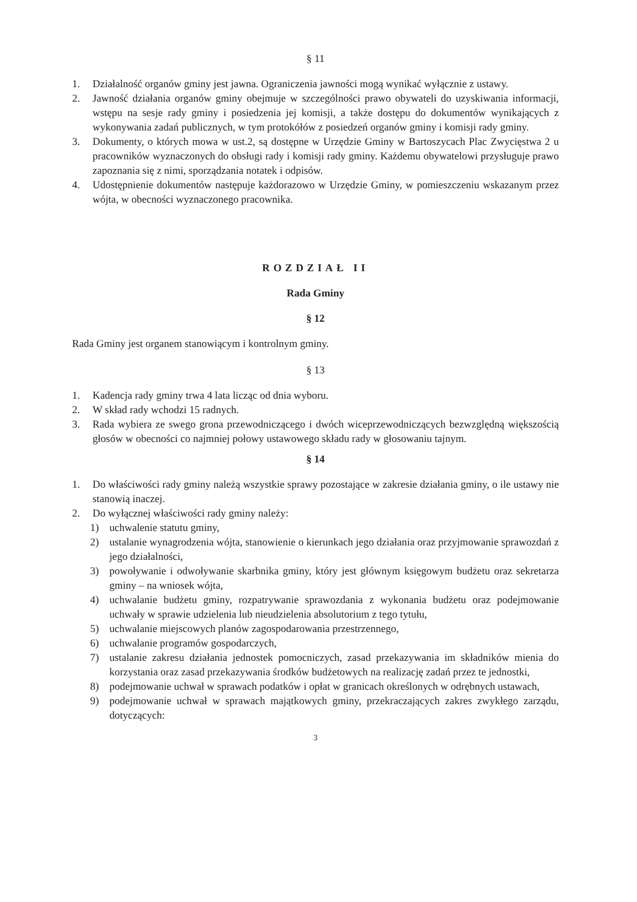§ 11
1. Działalność organów gminy jest jawna. Ograniczenia jawności mogą wynikać wyłącznie z ustawy.
2. Jawność działania organów gminy obejmuje w szczególności prawo obywateli do uzyskiwania informacji, wstępu na sesje rady gminy i posiedzenia jej komisji, a także dostępu do dokumentów wynikających z wykonywania zadań publicznych, w tym protokółów z posiedzeń organów gminy i komisji rady gminy.
3. Dokumenty, o których mowa w ust.2, są dostępne w Urzędzie Gminy w Bartoszycach Plac Zwycięstwa 2 u pracowników wyznaczonych do obsługi rady i komisji rady gminy. Każdemu obywatelowi przysługuje prawo zapoznania się z nimi, sporządzania notatek i odpisów.
4. Udostępnienie dokumentów następuje każdorazowo w Urzędzie Gminy, w pomieszczeniu wskazanym przez wójta, w obecności wyznaczonego pracownika.
ROZDZIAŁ II
Rada Gminy
§ 12
Rada Gminy jest organem stanowiącym i kontrolnym gminy.
§ 13
1. Kadencja rady gminy trwa 4 lata licząc od dnia wyboru.
2. W skład rady wchodzi 15 radnych.
3. Rada wybiera ze swego grona przewodniczącego i dwóch wiceprzewodniczących bezwzględną większością głosów w obecności co najmniej połowy ustawowego składu rady w głosowaniu tajnym.
§ 14
1. Do właściwości rady gminy należą wszystkie sprawy pozostające w zakresie działania gminy, o ile ustawy nie stanowią inaczej.
2. Do wyłącznej właściwości rady gminy należy:
1) uchwalenie statutu gminy,
2) ustalanie wynagrodzenia wójta, stanowienie o kierunkach jego działania oraz przyjmowanie sprawozdań z jego działalności,
3) powoływanie i odwoływanie skarbnika gminy, który jest głównym księgowym budżetu oraz sekretarza gminy – na wniosek wójta,
4) uchwalanie budżetu gminy, rozpatrywanie sprawozdania z wykonania budżetu oraz podejmowanie uchwały w sprawie udzielenia lub nieudzielenia absolutorium z tego tytułu,
5) uchwalanie miejscowych planów zagospodarowania przestrzennego,
6) uchwalanie programów gospodarczych,
7) ustalanie zakresu działania jednostek pomocniczych, zasad przekazywania im składników mienia do korzystania oraz zasad przekazywania środków budżetowych na realizację zadań przez te jednostki,
8) podejmowanie uchwał w sprawach podatków i opłat w granicach określonych w odrębnych ustawach,
9) podejmowanie uchwał w sprawach majątkowych gminy, przekraczających zakres zwykłego zarządu, dotyczących:
3